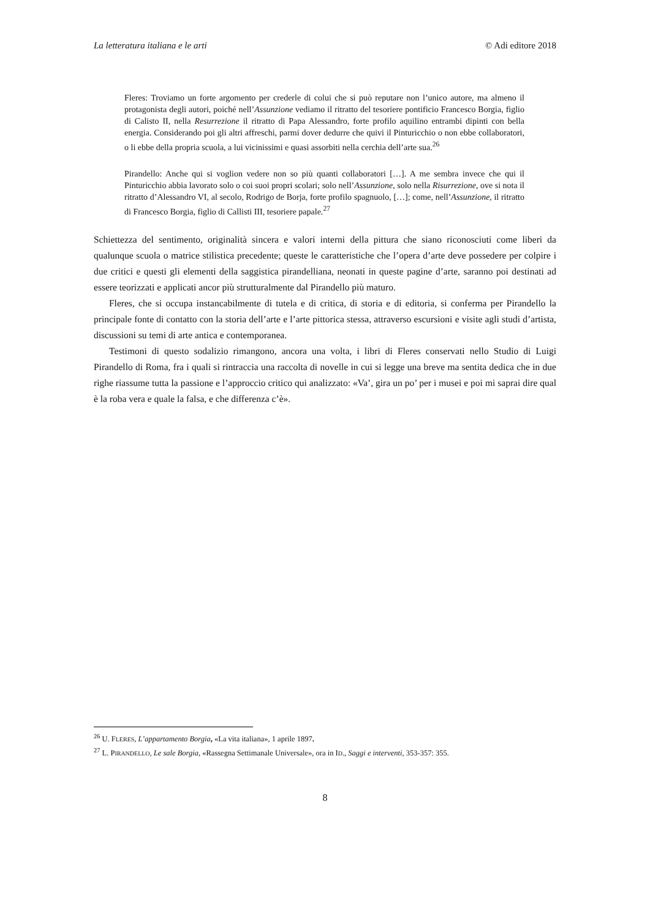La letteratura italiana e le arti © Adi editore 2018
Fleres: Troviamo un forte argomento per crederle di colui che si può reputare non l’unico autore, ma almeno il protagonista degli autori, poiché nell’Assunzione vediamo il ritratto del tesoriere pontificio Francesco Borgia, figlio di Calisto II, nella Resurrezione il ritratto di Papa Alessandro, forte profilo aquilino entrambi dipinti con bella energia. Considerando poi gli altri affreschi, parmi dover dedurre che quivi il Pinturicchio o non ebbe collaboratori, o li ebbe della propria scuola, a lui vicinissimi e quasi assorbiti nella cerchia dell’arte sua.<sup>26</sup>
Pirandello: Anche qui si voglion vedere non so più quanti collaboratori […]. A me sembra invece che qui il Pinturicchio abbia lavorato solo o coi suoi propri scolari; solo nell’Assunzione, solo nella Risurrezione, ove si nota il ritratto d’Alessandro VI, al secolo, Rodrigo de Borja, forte profilo spagnuolo, […]; come, nell’Assunzione, il ritratto di Francesco Borgia, figlio di Callisti III, tesoriere papale.<sup>27</sup>
Schiettezza del sentimento, originalità sincera e valori interni della pittura che siano riconosciuti come liberi da qualunque scuola o matrice stilistica precedente; queste le caratteristiche che l’opera d’arte deve possedere per colpire i due critici e questi gli elementi della saggistica pirandelliana, neonati in queste pagine d’arte, saranno poi destinati ad essere teorizzati e applicati ancor più strutturalmente dal Pirandello più maturo.
Fleres, che si occupa instancabilmente di tutela e di critica, di storia e di editoria, si conferma per Pirandello la principale fonte di contatto con la storia dell’arte e l’arte pittorica stessa, attraverso escursioni e visite agli studi d’artista, discussioni su temi di arte antica e contemporanea.
Testimoni di questo sodalizio rimangono, ancora una volta, i libri di Fleres conservati nello Studio di Luigi Pirandello di Roma, fra i quali si rintraccia una raccolta di novelle in cui si legge una breve ma sentita dedica che in due righe riassume tutta la passione e l’approccio critico qui analizzato: «Va’, gira un po’ per i musei e poi mi saprai dire qual è la roba vera e quale la falsa, e che differenza c’è».
<sup>26</sup> U. FLERES, L’appartamento Borgia, «La vita italiana», 1 aprile 1897.
<sup>27</sup> L. PIRANDELLO, Le sale Borgia, «Rassegna Settimanale Universale», ora in ID., Saggi e interventi, 353-357: 355.
8